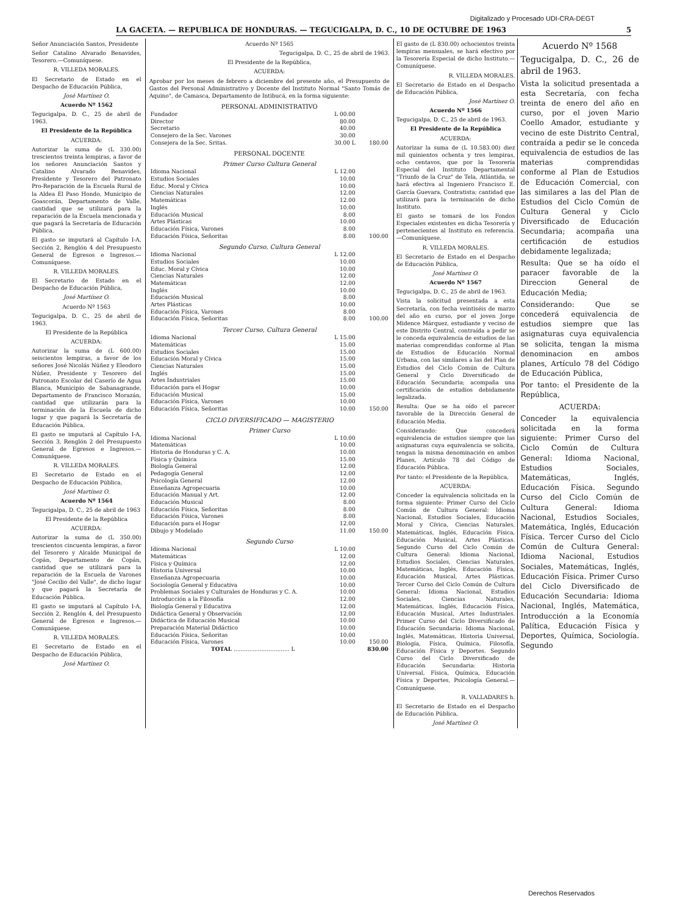Digitalizado y Procesado UDI-CRA-DEGT
LA GACETA. — REPUBLICA DE HONDURAS. — TEGUCIGALPA, D. C., 10 DE OCTUBRE DE 1963 5
Señor Anunciación Santos, Presidente
Señor Catalino Alvarado Benavides, Tesorero.—Comuníquese.
R. VILLEDA MORALES.
El Secretario de Estado en el Despacho de Educación Pública,
José Martínez O.
Acuerdo Nº 1562
Tegucigalpa, D. C., 25 de abril de 1963.
El Presidente de la República
ACUERDA:
Autorizar la suma de (L 330.00) trescientos treinta lempiras, a favor de los señores Anunciación Santos y Catalino Alvarado Benavides, Presidente y Tesorero del Patronato Pro-Reparación de la Escuela Rural de la Aldea El Paso Hondo, Municipio de Goascorán, Departamento de Valle, cantidad que se utilizará para la reparación de la Escuela mencionada y que pagará la Secretaría de Educación Pública.
El gasto se imputará al Capítulo I-A, Sección 2, Renglón 4 del Presupuesto General de Egresos e Ingresos.—Comuníquese.
R. VILLEDA MORALES.
El Secretario de Estado en el Despacho de Educación Pública,
José Martínez O.
Acuerdo Nº 1563
Tegucigalpa, D. C., 25 de abril de 1963.
El Presidente de la República
ACUERDA:
Autorizar la suma de (L 600.00) seiscientos lempiras, a favor de los señores José Nicolás Núñez y Eleodoro Núñez, Presidente y Tesorero del Patronato Escolar del Caserío de Agua Blanca, Municipio de Sabanagrande, Departamento de Francisco Morazán, cantidad que utilizarán para la terminación de la Escuela de dicho lugar y que pagará la Secretaría de Educación Pública.
El gasto se imputará al Capítulo I-A, Sección 3, Renglón 2 del Presupuesto General de Egresos e Ingresos.—Comuníquese.
R. VILLEDA MORALES.
El Secretario de Estado en el Despacho de Educación Pública,
José Martínez O.
Acuerdo Nº 1564
Tegucigalpa, D. C., 25 de abril de 1963
El Presidente de la República
ACUERDA:
Autorizar la suma de (L 350.00) trescientos cincuenta lempiras, a favor del Tesorero y Alcalde Municipal de Copán, Departamento de Copán, cantidad que se utilizará para la reparación de la Escuela de Varones "José Cecilio del Valle", de dicho lugar y que pagará la Secretaría de Educación Pública.
El gasto se imputará al Capítulo I-A, Sección 2, Renglón 4, del Presupuesto General de Egresos e Ingresos.—Comuníquese.
R. VILLEDA MORALES.
El Secretario de Estado en el Despacho de Educación Pública,
José Martínez O.
Acuerdo Nº 1565
Tegucigalpa, D. C., 25 de abril de 1963.
El Presidente de la República,
ACUERDA:
Aprobar por los meses de febrero a diciembre del presente año, el Presupuesto de Gastos del Personal Administrativo y Docente del Instituto Normal "Santo Tomás de Aquino", de Camasca, Departamento de Intibucá, en la forma siguiente:
PERSONAL ADMINISTRATIVO
| Fundador | L 00.00 | |
| Director | 80.00 | |
| Secretario | 40.00 | |
| Consejero de la Sec. Varones | 30.00 | |
| Consejera de la Sec. Sritas. | 30.00 L | 180.00 |
PERSONAL DOCENTE
Primer Curso Cultura General
| Idioma Nacional | L 12.00 | |
| Estudios Sociales | 10.00 | |
| Educ. Moral y Cívica | 10.00 | |
| Ciencias Naturales | 12.00 | |
| Matemáticas | 12.00 | |
| Inglés | 10.00 | |
| Educación Musical | 8.00 | |
| Artes Plásticas | 10.00 | |
| Educación Física, Varones | 8.00 | |
| Educación Física, Señoritas | 8.00 | 100.00 |
Segundo Curso, Cultura General
| Idioma Nacional | L 12.00 | |
| Estudios Sociales | 10.00 | |
| Educ. Moral y Cívica | 10.00 | |
| Ciencias Naturales | 12.00 | |
| Matemáticas | 12.00 | |
| Inglés | 10.00 | |
| Educación Musical | 8.00 | |
| Artes Plásticas | 10.00 | |
| Educación Física, Varones | 8.00 | |
| Educación Física, Señoritas | 8.00 | 100.00 |
Tercer Curso, Cultura General
| Idioma Nacional | L 15.00 | |
| Matemáticas | 15.00 | |
| Estudios Sociales | 15.00 | |
| Educación Moral y Cívica | 15.00 | |
| Ciencias Naturales | 15.00 | |
| Inglés | 15.00 | |
| Artes Industriales | 15.00 | |
| Educación para el Hogar | 10.00 | |
| Educación Musical | 15.00 | |
| Educación Física, Varones | 10.00 | |
| Educación Física, Señoritas | 10.00 | 150.00 |
CICLO DIVERSIFICADO — MAGISTERIO
Primer Curso
| Idioma Nacional | L 10.00 | |
| Matemáticas | 10.00 | |
| Historia de Honduras y C. A. | 10.00 | |
| Física y Química | 15.00 | |
| Biología General | 12.00 | |
| Pedagogía General | 12.00 | |
| Psicología General | 12.00 | |
| Enseñanza Agropecuaria | 10.00 | |
| Educación Manual y Art. | 12.00 | |
| Educación Musical | 8.00 | |
| Educación Física, Señoritas | 8.00 | |
| Educación Física, Varones | 8.00 | |
| Educación para el Hogar | 12.00 | |
| Dibujo y Modelado | 11.00 | 150.00 |
Segundo Curso
| Idioma Nacional | L 10.00 | |
| Matemáticas | 12.00 | |
| Física y Química | 12.00 | |
| Historia Universal | 10.00 | |
| Enseñanza Agropecuaria | 10.00 | |
| Sociología General y Educativa | 10.00 | |
| Problemas Sociales y Culturales de Honduras y C. A. | 10.00 | |
| Introducción a la Filosofía | 12.00 | |
| Biología General y Educativa | 12.00 | |
| Didáctica General y Observación | 12.00 | |
| Didáctica de Educación Musical | 10.00 | |
| Preparación Material Didáctico | 10.00 | |
| Educación Física, Señoritas | 10.00 | |
| Educación Física, Varones | 10.00 | 150.00 |
| TOTAL ................................ L | | 830.00 |
El gasto de (L 830.00) ochocientos treinta lempiras mensuales, se hará efectivo por la Tesorería Especial de dicho Instituto.—Comuníquese.
R. VILLEDA MORALES.
El Secretario de Estado en el Despacho de Educación Pública,
José Martínez O.
Acuerdo Nº 1566
Tegucigalpa, D. C., 25 de abril de 1963.
El Presidente de la República
ACUERDA:
Autorizar la suma de (L 10.583.00) diez mil quinientos ochenta y tres lempiras, ocho centavos, que por la Tesorería Especial del Instituto Departamental "Triunfo de la Cruz" de Tela, Atlántida, se hará efectiva al Ingeniero Francisco E. García Guevara, Contratista; cantidad que utilizará para la terminación de dicho Instituto.
El gasto se tomará de los Fondos Especiales existentes en dicha Tesorería y pertenecientes al Instituto en referencia.—Comuníquese.
R. VILLEDA MORALES.
El Secretario de Estado en el Despacho de Educación Pública,
José Martínez O.
Acuerdo Nº 1567
Tegucigalpa, D. C., 25 de abril de 1963.
Vista la solicitud presentada a esta Secretaría, con fecha veintiséis de marzo del año en curso, por el joven Jorge Midence Márquez, estudiante y vecino de este Distrito Central, contraída a pedir se le conceda equivalencia de estudios de las materias comprendidas conforme al Plan de Estudios de Educación Normal Urbana, con las similares a las del Plan de Estudios del Ciclo Común de Cultura General y Ciclo Diversificado de Educación Secundaria; acompaña una certificación de estudios debidamente legalizada.
Resulta: Que se ha oído el parecer favorable de la Dirección General de Educación Media.
Considerando: Que concederá equivalencia de estudios siempre que las asignaturas cuya equivalencia se solicita, tengan la misma denominación en ambos Planes, Artículo 78 del Código de Educación Pública.
Por tanto: el Presidente de la República,
ACUERDA:
Conceder la equivalencia solicitada en la forma siguiente: Primer Curso del Ciclo Común de Cultura General: Idioma Nacional, Estudios Sociales, Educación Moral y Cívica, Ciencias Naturales, Matemáticas, Inglés, Educación Física, Educación Musical, Artes Plásticas. Segundo Curso del Ciclo Común de Cultura General: Idioma Nacional, Estudios Sociales, Ciencias Naturales, Matemáticas, Inglés, Educación Física, Educación Musical, Artes Plásticas. Tercer Curso del Ciclo Común de Cultura General: Idioma Nacional, Estudios Sociales, Ciencias Naturales, Matemáticas, Inglés, Educación Física, Educación Musical, Artes Industriales. Primer Curso del Ciclo Diversificado de Educación Secundaria: Idioma Nacional, Inglés, Matemáticas, Historia Universal, Biología, Física, Química, Filosofía, Educación Física y Deportes. Segundo Curso del Ciclo Diversificado de Educación Secundaria: Historia Universal, Física, Química, Educación Física y Deportes, Psicología General.—Comuníquese.
R. VALLADARES h.
El Secretario de Estado en el Despacho de Educación Pública,
José Martínez O.
Acuerdo Nº 1568
Tegucigalpa, D. C., 26 de abril de 1963.
Vista la solicitud presentada a esta Secretaría, con fecha treinta de enero del año en curso, por el joven Mario Coello Amador, estudiante y vecino de este Distrito Central, contraída a pedir se le conceda equivalencia de estudios de las materias comprendidas conforme al Plan de Estudios de Educación Comercial, con las similares a las del Plan de Estudios del Ciclo Común de Cultura General y Ciclo Diversificado de Educación Secundaria; acompaña una certificación de estudios debidamente legalizada;
Resulta: Que se ha oído el paracer favorable de la Direccion General de Educación Media;
Considerando: Que se concederá equivalencia de estudios siempre que las asignaturas cuya equivalencia se solicita, tengan la misma denominacion en ambos planes, Artículo 78 del Código de Educación Pública,
Por tanto: el Presidente de la República,
ACUERDA:
Conceder la equivalencia solicitada en la forma siguiente: Primer Curso del Ciclo Común de Cultura General: Idioma Nacional, Estudios Sociales, Matemáticas, Inglés, Educación Física. Segundo Curso del Ciclo Común de Cultura General: Idioma Nacional, Estudios Sociales, Matemática, Inglés, Educación Física. Tercer Curso del Ciclo Común de Cultura General: Idioma Nacional, Estudios Sociales, Matemáticas, Inglés, Educación Física. Primer Curso del Ciclo Diversificado de Educación Secundaria: Idioma Nacional, Inglés, Matemática, Introducción a la Economía Palítica, Educación Física y Deportes, Química, Sociología. Segundo
Derechos Reservados